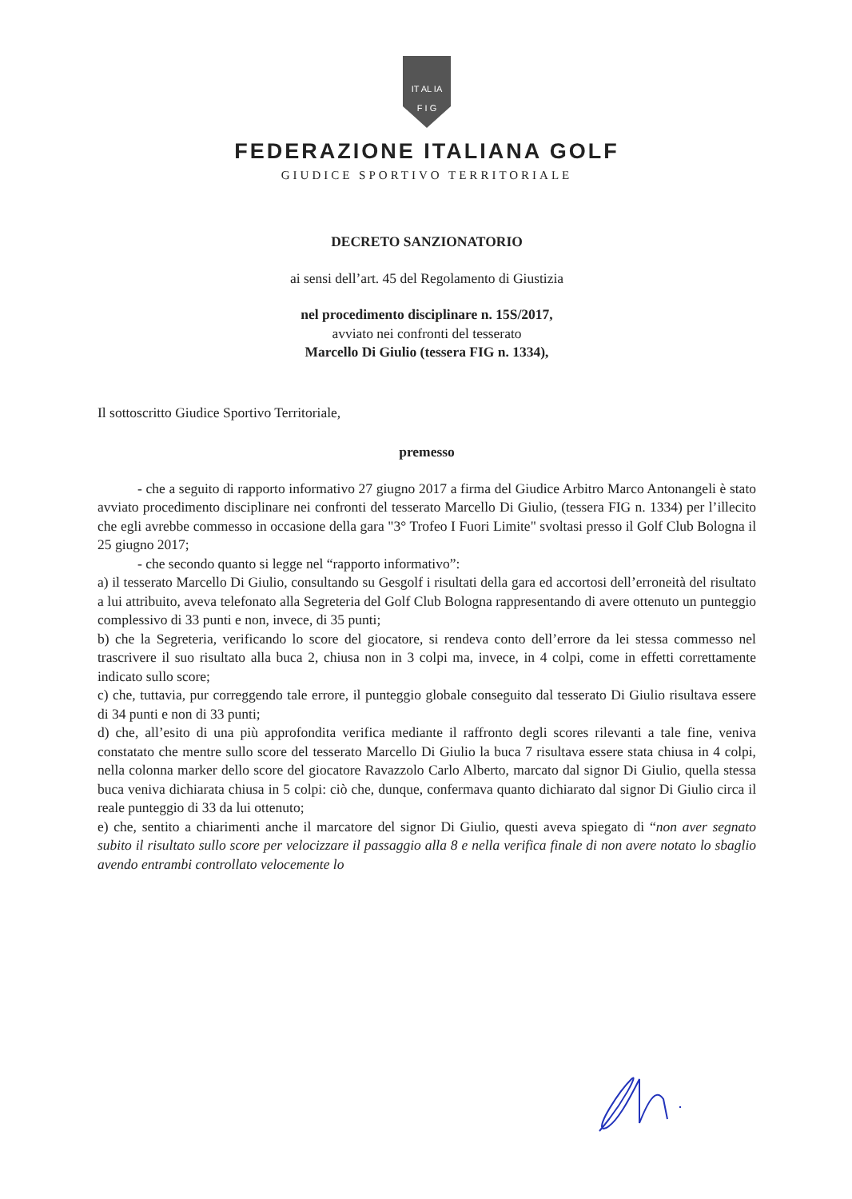IT AL IA
F I G
FEDERAZIONE ITALIANA GOLF
GIUDICE SPORTIVO TERRITORIALE
DECRETO SANZIONATORIO
ai sensi dell’art. 45 del Regolamento di Giustizia
nel procedimento disciplinare n. 15S/2017,
avviato nei confronti del tesserato
Marcello Di Giulio (tessera FIG n. 1334),
Il sottoscritto Giudice Sportivo Territoriale,
premesso
- che a seguito di rapporto informativo 27 giugno 2017 a firma del Giudice Arbitro Marco Antonangeli è stato avviato procedimento disciplinare nei confronti del tesserato Marcello Di Giulio, (tessera FIG n. 1334) per l’illecito che egli avrebbe commesso in occasione della gara "3° Trofeo I Fuori Limite" svoltasi presso il Golf Club Bologna il 25 giugno 2017;
- che secondo quanto si legge nel “rapporto informativo”:
a) il tesserato Marcello Di Giulio, consultando su Gesgolf i risultati della gara ed accortosi dell’erroneità del risultato a lui attribuito, aveva telefonato alla Segreteria del Golf Club Bologna rappresentando di avere ottenuto un punteggio complessivo di 33 punti e non, invece, di 35 punti;
b) che la Segreteria, verificando lo score del giocatore, si rendeva conto dell’errore da lei stessa commesso nel trascrivere il suo risultato alla buca 2, chiusa non in 3 colpi ma, invece, in 4 colpi, come in effetti correttamente indicato sullo score;
c) che, tuttavia, pur correggendo tale errore, il punteggio globale conseguito dal tesserato Di Giulio risultava essere di 34 punti e non di 33 punti;
d) che, all’esito di una più approfondita verifica mediante il raffronto degli scores rilevanti a tale fine, veniva constatato che mentre sullo score del tesserato Marcello Di Giulio la buca 7 risultava essere stata chiusa in 4 colpi, nella colonna marker dello score del giocatore Ravazzolo Carlo Alberto, marcato dal signor Di Giulio, quella stessa buca veniva dichiarata chiusa in 5 colpi: ciò che, dunque, confermava quanto dichiarato dal signor Di Giulio circa il reale punteggio di 33 da lui ottenuto;
e) che, sentito a chiarimenti anche il marcatore del signor Di Giulio, questi aveva spiegato di “non aver segnato subito il risultato sullo score per velocizzare il passaggio alla 8 e nella verifica finale di non avere notato lo sbaglio avendo entrambi controllato velocemente lo